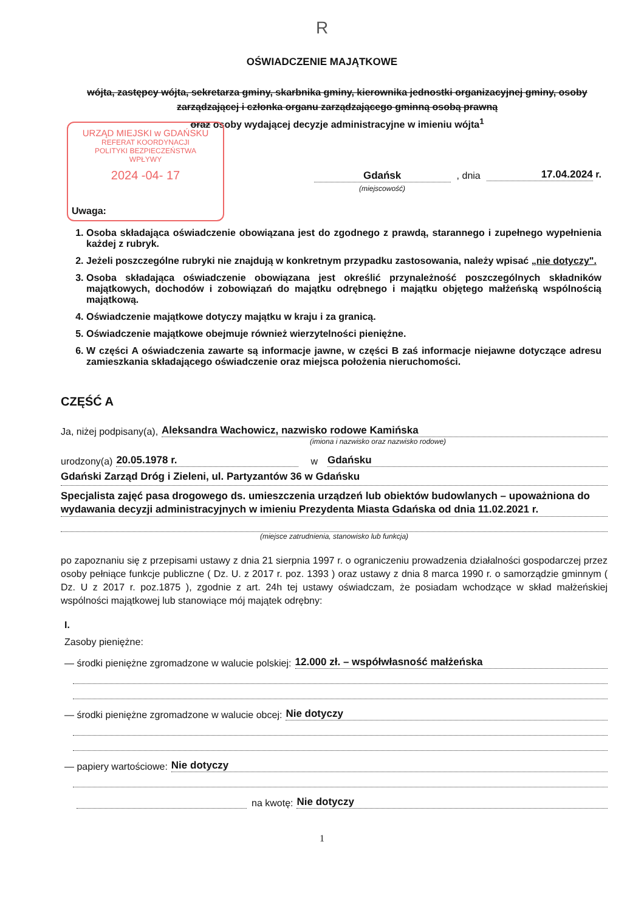R
OŚWIADCZENIE MAJĄTKOWE
wójta, zastępcy wójta, sekretarza gminy, skarbnika gminy, kierownika jednostki organizacyjnej gminy, osoby zarządzającej i członka organu zarządzającego gminną osobą prawną
oraz osoby wydającej decyzje administracyjne w imieniu wójta<sup>1</sup>
URZĄD MIEJSKI w GDAŃSKU
REFERAT KOORDYNACJI
POLITYKI BEZPIECZEŃSTWA
WPŁYWY
2024 -04- 17
Gdańsk
(miejscowość)
, dnia
17.04.2024 r.
Uwaga:
1. Osoba składająca oświadczenie obowiązana jest do zgodnego z prawdą, starannego i zupełnego wypełnienia każdej z rubryk.
2. Jeżeli poszczególne rubryki nie znajdują w konkretnym przypadku zastosowania, należy wpisać „nie dotyczy".
3. Osoba składająca oświadczenie obowiązana jest określić przynależność poszczególnych składników majątkowych, dochodów i zobowiązań do majątku odrębnego i majątku objętego małżeńską wspólnością majątkową.
4. Oświadczenie majątkowe dotyczy majątku w kraju i za granicą.
5. Oświadczenie majątkowe obejmuje również wierzytelności pieniężne.
6. W części A oświadczenia zawarte są informacje jawne, w części B zaś informacje niejawne dotyczące adresu zamieszkania składającego oświadczenie oraz miejsca położenia nieruchomości.
CZĘŚĆ A
Ja, niżej podpisany(a), Aleksandra Wachowicz, nazwisko rodowe Kamińska
(imiona i nazwisko oraz nazwisko rodowe)
urodzony(a) 20.05.1978 r. w Gdańsku
Gdański Zarząd Dróg i Zieleni, ul. Partyzantów 36 w Gdańsku
Specjalista zajęć pasa drogowego ds. umieszczenia urządzeń lub obiektów budowlanych – upoważniona do wydawania decyzji administracyjnych w imieniu Prezydenta Miasta Gdańska od dnia 11.02.2021 r.
(miejsce zatrudnienia, stanowisko lub funkcja)
po zapoznaniu się z przepisami ustawy z dnia 21 sierpnia 1997 r. o ograniczeniu prowadzenia działalności gospodarczej przez osoby pełniące funkcje publiczne ( Dz. U. z 2017 r. poz. 1393 ) oraz ustawy z dnia 8 marca 1990 r. o samorządzie gminnym ( Dz. U z 2017 r. poz.1875 ), zgodnie z art. 24h tej ustawy oświadczam, że posiadam wchodzące w skład małżeńskiej wspólności majątkowej lub stanowiące mój majątek odrębny:
I.
Zasoby pieniężne:
— środki pieniężne zgromadzone w walucie polskiej: 12.000 zł. – współwłasność małżeńska
— środki pieniężne zgromadzone w walucie obcej: Nie dotyczy
— papiery wartościowe: Nie dotyczy
na kwotę: Nie dotyczy
1